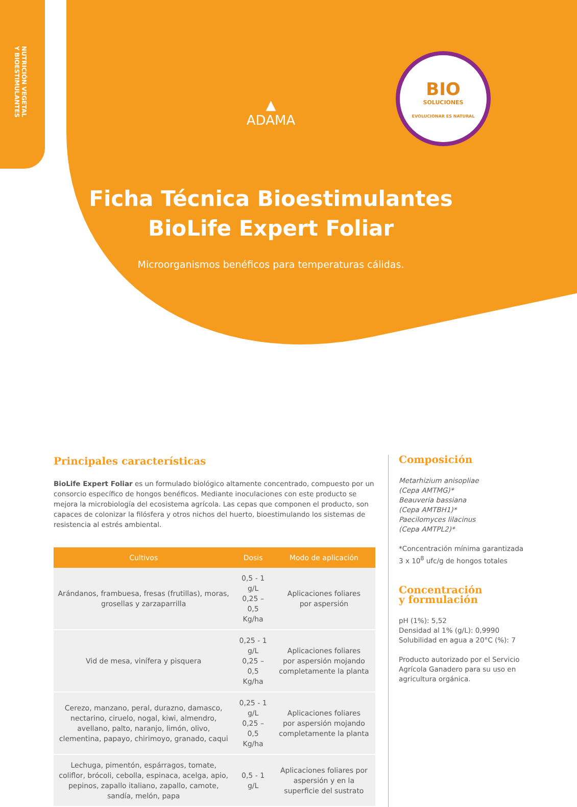NUTRICIÓN VEGETAL
Y BIOESTIMULANTES
▲
ADAMA
BIO
SOLUCIONES
EVOLUCIONAR ES NATURAL
Ficha Técnica Bioestimulantes
BioLife Expert Foliar
Microorganismos benéficos para temperaturas cálidas.
Principales características
BioLife Expert Foliar es un formulado biológico altamente concentrado, compuesto por un consorcio específico de hongos benéficos. Mediante inoculaciones con este producto se mejora la microbiología del ecosistema agrícola. Las cepas que componen el producto, son capaces de colonizar la filósfera y otros nichos del huerto, bioestimulando los sistemas de resistencia al estrés ambiental.
| Cultivos | Dosis | Modo de aplicación |
| --- | --- | --- |
| Arándanos, frambuesa, fresas (frutillas), moras, grosellas y zarzaparrilla | 0,5 - 1 g/L 0,25 – 0,5 Kg/ha | Aplicaciones foliares por aspersión |
| Vid de mesa, vinífera y pisquera | 0,25 - 1 g/L 0,25 – 0,5 Kg/ha | Aplicaciones foliares por aspersión mojando completamente la planta |
| Cerezo, manzano, peral, durazno, damasco, nectarino, ciruelo, nogal, kiwi, almendro, avellano, palto, naranjo, limón, olivo, clementina, papayo, chirimoyo, granado, caqui | 0,25 - 1 g/L 0,25 – 0,5 Kg/ha | Aplicaciones foliares por aspersión mojando completamente la planta |
| Lechuga, pimentón, espárragos, tomate, coliflor, brócoli, cebolla, espinaca, acelga, apio, pepinos, zapallo italiano, zapallo, camote, sandía, melón, papa | 0,5 - 1 g/L | Aplicaciones foliares por aspersión y en la superficie del sustrato |
Composición
Metarhizium anisopliae
(Cepa AMTMG)*
Beauveria bassiana
(Cepa AMTBH1)*
Paecilomyces lilacinus
(Cepa AMTPL2)*
*Concentración mínima garantizada 3 x 10<sup>8</sup> ufc/g de hongos totales
Concentración
y formulación
pH (1%): 5,52
Densidad al 1% (g/L): 0,9990
Solubilidad en agua a 20°C (%): 7
Producto autorizado por el Servicio Agrícola Ganadero para su uso en agricultura orgánica.